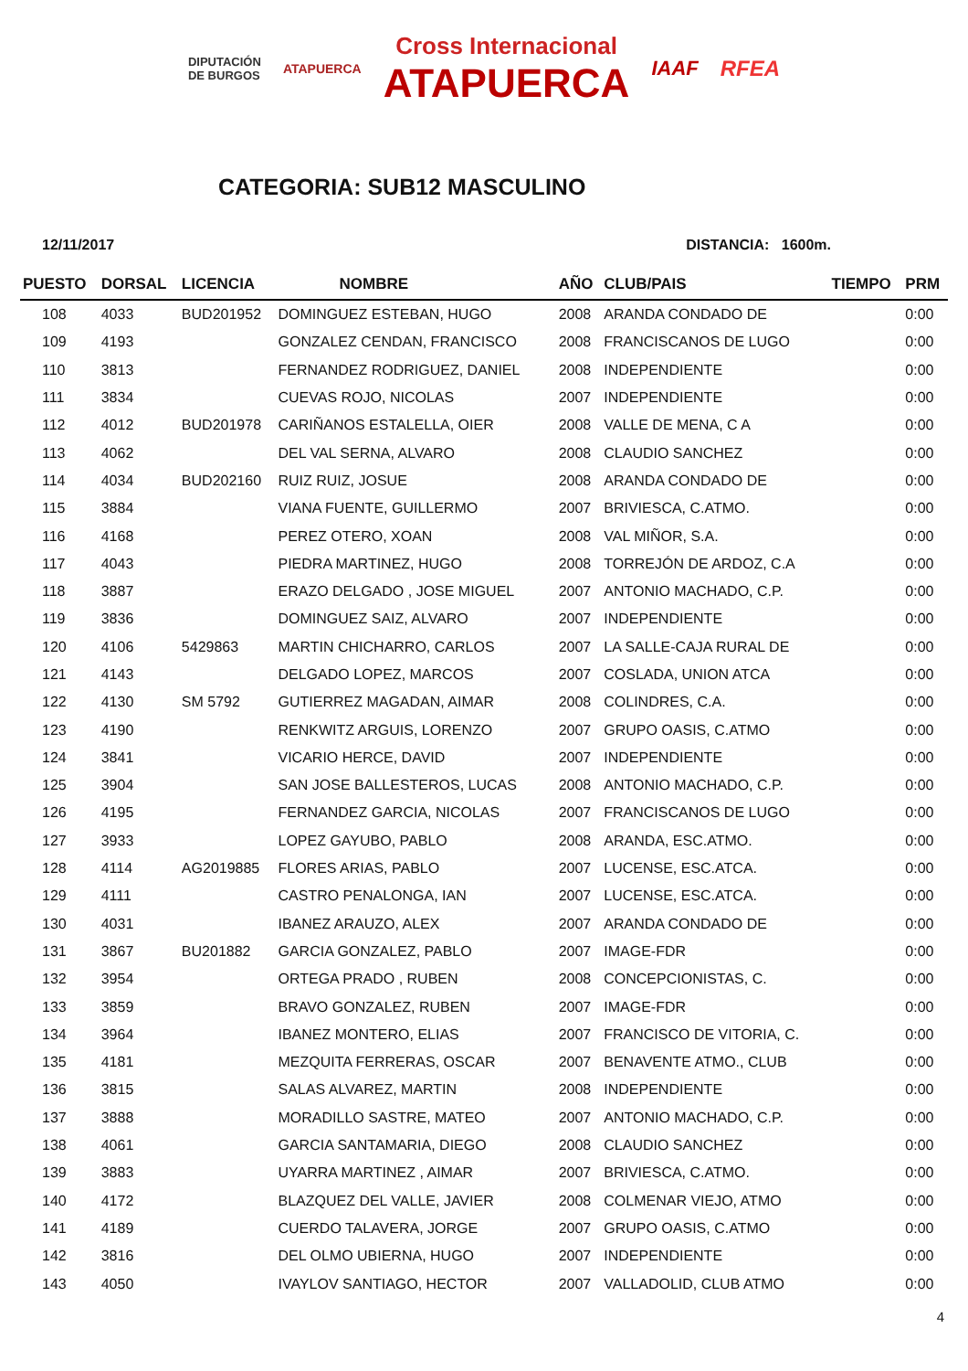DIPUTACIÓN
DE BURGOS
ATAPUERCA
Cross Internacional
ATAPUERCA
IAAF RFEA
CATEGORIA: SUB12 MASCULINO
12/11/2017 DISTANCIA: 1600m.
| PUESTO | DORSAL | LICENCIA | NOMBRE | AÑO | CLUB/PAIS | TIEMPO | PRM |
| --- | --- | --- | --- | --- | --- | --- | --- |
| 108 | 4033 | BUD201952 | DOMINGUEZ ESTEBAN, HUGO | 2008 | ARANDA CONDADO DE | | 0:00 |
| 109 | 4193 | | GONZALEZ CENDAN, FRANCISCO | 2008 | FRANCISCANOS DE LUGO | | 0:00 |
| 110 | 3813 | | FERNANDEZ RODRIGUEZ, DANIEL | 2008 | INDEPENDIENTE | | 0:00 |
| 111 | 3834 | | CUEVAS ROJO, NICOLAS | 2007 | INDEPENDIENTE | | 0:00 |
| 112 | 4012 | BUD201978 | CARIÑANOS ESTALELLA, OIER | 2008 | VALLE DE MENA, C A | | 0:00 |
| 113 | 4062 | | DEL VAL SERNA, ALVARO | 2008 | CLAUDIO SANCHEZ | | 0:00 |
| 114 | 4034 | BUD202160 | RUIZ RUIZ, JOSUE | 2008 | ARANDA CONDADO DE | | 0:00 |
| 115 | 3884 | | VIANA FUENTE, GUILLERMO | 2007 | BRIVIESCA, C.ATMO. | | 0:00 |
| 116 | 4168 | | PEREZ OTERO, XOAN | 2008 | VAL MIÑOR, S.A. | | 0:00 |
| 117 | 4043 | | PIEDRA MARTINEZ, HUGO | 2008 | TORREJÓN DE ARDOZ, C.A | | 0:00 |
| 118 | 3887 | | ERAZO DELGADO , JOSE MIGUEL | 2007 | ANTONIO MACHADO, C.P. | | 0:00 |
| 119 | 3836 | | DOMINGUEZ SAIZ, ALVARO | 2007 | INDEPENDIENTE | | 0:00 |
| 120 | 4106 | 5429863 | MARTIN CHICHARRO, CARLOS | 2007 | LA SALLE-CAJA RURAL DE | | 0:00 |
| 121 | 4143 | | DELGADO LOPEZ, MARCOS | 2007 | COSLADA, UNION ATCA | | 0:00 |
| 122 | 4130 | SM 5792 | GUTIERREZ MAGADAN, AIMAR | 2008 | COLINDRES, C.A. | | 0:00 |
| 123 | 4190 | | RENKWITZ ARGUIS, LORENZO | 2007 | GRUPO OASIS, C.ATMO | | 0:00 |
| 124 | 3841 | | VICARIO HERCE, DAVID | 2007 | INDEPENDIENTE | | 0:00 |
| 125 | 3904 | | SAN JOSE BALLESTEROS, LUCAS | 2008 | ANTONIO MACHADO, C.P. | | 0:00 |
| 126 | 4195 | | FERNANDEZ GARCIA, NICOLAS | 2007 | FRANCISCANOS DE LUGO | | 0:00 |
| 127 | 3933 | | LOPEZ GAYUBO, PABLO | 2008 | ARANDA, ESC.ATMO. | | 0:00 |
| 128 | 4114 | AG2019885 | FLORES ARIAS, PABLO | 2007 | LUCENSE, ESC.ATCA. | | 0:00 |
| 129 | 4111 | | CASTRO PENALONGA, IAN | 2007 | LUCENSE, ESC.ATCA. | | 0:00 |
| 130 | 4031 | | IBANEZ ARAUZO, ALEX | 2007 | ARANDA CONDADO DE | | 0:00 |
| 131 | 3867 | BU201882 | GARCIA GONZALEZ, PABLO | 2007 | IMAGE-FDR | | 0:00 |
| 132 | 3954 | | ORTEGA PRADO , RUBEN | 2008 | CONCEPCIONISTAS, C. | | 0:00 |
| 133 | 3859 | | BRAVO GONZALEZ, RUBEN | 2007 | IMAGE-FDR | | 0:00 |
| 134 | 3964 | | IBANEZ MONTERO, ELIAS | 2007 | FRANCISCO DE VITORIA, C. | | 0:00 |
| 135 | 4181 | | MEZQUITA FERRERAS, OSCAR | 2007 | BENAVENTE ATMO., CLUB | | 0:00 |
| 136 | 3815 | | SALAS ALVAREZ, MARTIN | 2008 | INDEPENDIENTE | | 0:00 |
| 137 | 3888 | | MORADILLO SASTRE, MATEO | 2007 | ANTONIO MACHADO, C.P. | | 0:00 |
| 138 | 4061 | | GARCIA SANTAMARIA, DIEGO | 2008 | CLAUDIO SANCHEZ | | 0:00 |
| 139 | 3883 | | UYARRA MARTINEZ , AIMAR | 2007 | BRIVIESCA, C.ATMO. | | 0:00 |
| 140 | 4172 | | BLAZQUEZ DEL VALLE, JAVIER | 2008 | COLMENAR VIEJO, ATMO | | 0:00 |
| 141 | 4189 | | CUERDO TALAVERA, JORGE | 2007 | GRUPO OASIS, C.ATMO | | 0:00 |
| 142 | 3816 | | DEL OLMO UBIERNA, HUGO | 2007 | INDEPENDIENTE | | 0:00 |
| 143 | 4050 | | IVAYLOV SANTIAGO, HECTOR | 2007 | VALLADOLID, CLUB ATMO | | 0:00 |
4